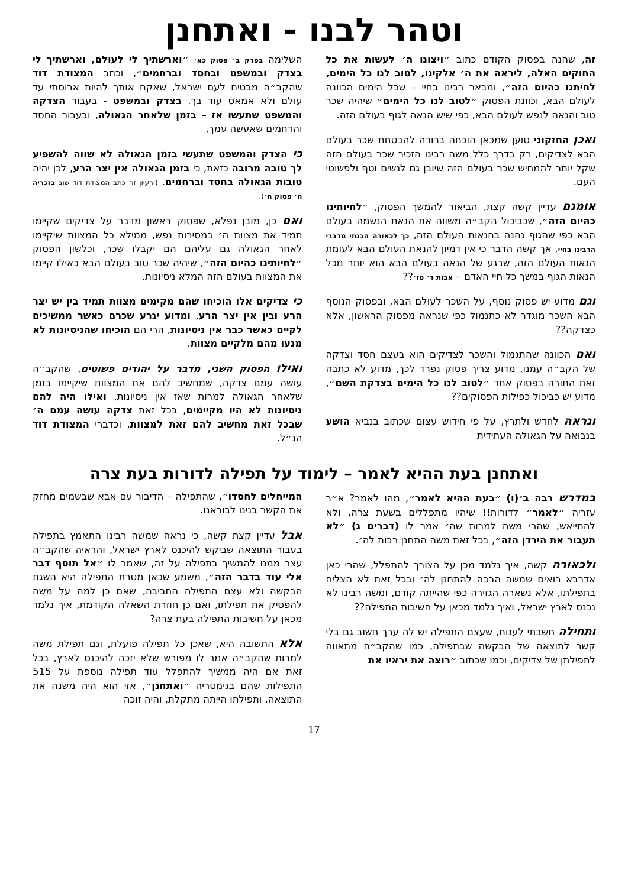וטהר לבנו - ואתחנן
זה, שהנה בפסוק הקודם כתוב ״ויצונו ה׳ לעשות את כל החוקים האלה, ליראה את ה׳ אלקינו, לטוב לנו כל הימים, לחיתנו כהיום הזה״, ומבאר רבינו בחיי – שכל הימים הכוונה לעולם הבא, וכוונת הפסוק ״לטוב לנו כל הימים״ שיהיה שכר טוב והנאה לנפש לעולם הבא, כפי שיש הנאה לגוף בעולם הזה.
ואכן החזקוני טוען שמכאן הוכחה ברורה להבטחת שכר בעולם הבא לצדיקים, רק בדרך כלל משה רבינו הזכיר שכר בעולם הזה שקל יותר להמחיש שכר בעולם הזה שיובן גם לנשים וטף ולפשוטי העם.
אומנם עדיין קשה קצת, הביאור להמשך הפסוק, ״לחיותינו כהיום הזה״, שכביכול הקב״ה משווה את הנאת הנשמה בעולם הבא כפי שהגוף נהנה בהנאות העולם הזה, כך לכאורה הבנתי מדברי הרבינו בחיי, אך קשה הדבר כי אין דמיון להנאת העולם הבא לעומת הנאות העולם הזה, שרגע של הנאה בעולם הבא הוא יותר מכל הנאות הגוף במשך כל חיי האדם – אבות ד׳ טז׳??
וגם מדוע יש פסוק נוסף, על השכר לעולם הבא, ובפסוק הנוסף הבא השכר מוגדר לא כתגמול כפי שנראה מפסוק הראשון, אלא כצדקה??
ואם הכוונה שהתגמול והשכר לצדיקים הוא בעצם חסד וצדקה של הקב״ה עמנו, מדוע צריך פסוק נפרד לכך, מדוע לא כתבה זאת התורה בפסוק אחד ״לטוב לנו כל הימים בצדקת השם״, מדוע יש כביכול כפילות הפסוקים??
ונראה לחדש ולתרץ, על פי חידוש עצום שכתוב בנביא הושע בנבואה על הגאולה העתידית
השלימה בפרק ב׳ פסוק כא׳ ״וארשתיך לי לעולם, וארשתיך לי בצדק ובמשפט ובחסד וברחמים״, וכתב המצודת דוד שהקב״ה מבטיח לעם ישראל, שאקח אותך להיות ארוסתי עד עולם ולא אמאס עוד בך. בצדק ובמשפט - בעבור הצדקה והמשפט שתעשו אז – בזמן שלאחר הגאולה, ובעבור החסד והרחמים שאעשה עמך,
כי הצדק והמשפט שתעשי בזמן הגאולה לא שווה להשפיע לך טובה מרובה כזאת, כי בזמן הגאולה אין יצר הרע, לכן יהיה טובות הגאולה בחסד וברחמים. (ורעיון זה כתב המצודת דוד שוב בזכריה ח׳ פסוק ח׳).
ואם כן, מובן נפלא, שפסוק ראשון מדבר על צדיקים שקיימו תמיד את מצוות ה׳ במסירות נפש, ממילא כל המצוות שיקיימו לאחר הגאולה גם עליהם הם יקבלו שכר, וכלשון הפסוק ״לחיותינו כהיום הזה״, שיהיה שכר טוב בעולם הבא כאילו קיימו את המצוות בעולם הזה המלא ניסיונות.
כי צדיקים אלו הוכיחו שהם מקימים מצוות תמיד בין יש יצר הרע ובין אין יצר הרע, ומדוע יגרע שכרם כאשר ממשיכים לקיים כאשר כבר אין ניסיונות, הרי הם הוכיחו שהניסיונות לא מנעו מהם מלקיים מצוות.
ואילו הפסוק השני, מדבר על יהודים פשוטים, שהקב״ה עושה עמם צדקה, שמחשיב להם את המצוות שיקיימו בזמן שלאחר הגאולה למרות שאז אין ניסיונות, ואילו היה להם ניסיונות לא היו מקיימים, בכל זאת צדקה עושה עמם ה׳ שבכל זאת מחשיב להם זאת למצוות, וכדברי המצודת דוד הנ״ל.
ואתחנן בעת ההיא לאמר – לימוד על תפילה לדורות בעת צרה
במדרש רבה ב׳(ו) ״בעת ההיא לאמר״, מהו לאמר? א״ר עזריה ״לאמר״ לדורות!! שיהיו מתפללים בשעת צרה, ולא להתייאש, שהרי משה למרות שה׳ אמר לו (דברים ג) ״לא תעבור את הירדן הזה״, בכל זאת משה התחנן רבות לה׳.
ולכאורה קשה, איך נלמד מכן על הצורך להתפלל, שהרי כאן אדרבא רואים שמשה הרבה להתחנן לה׳ ובכל זאת לא הצליח בתפילתו, אלא נשארה הגזירה כפי שהייתה קודם, ומשה רבינו לא נכנס לארץ ישראל, ואיך נלמד מכאן על חשיבות התפילה??
ותחילה חשבתי לענות, שעצם התפילה יש לה ערך חשוב גם בלי קשר לתוצאה של הבקשה שבתפילה, כמו שהקב״ה מתאווה לתפילתן של צדיקים, וכמו שכתוב ״רוצה את יראיו את
המייחלים לחסדו״, שהתפילה – הדיבור עם אבא שבשמים מחזק את הקשר בנינו לבוראנו.
אבל עדיין קצת קשה, כי נראה שמשה רבינו התאמץ בתפילה בעבור התוצאה שביקש להיכנס לארץ ישראל, והראיה שהקב״ה עצר ממנו להמשיך בתפילה על זה, שאמר לו ״אל תוסף דבר אלי עוד בדבר הזה״, משמע שכאן מטרת התפילה היא השגת הבקשה ולא עצם התפילה החביבה, שאם כן למה על משה להפסיק את תפילתו, ואם כן חוזרת השאלה הקודמת, איך נלמד מכאן על חשיבות התפילה בעת צרה?
אלא התשובה היא, שאכן כל תפילה פועלת, וגם תפילת משה למרות שהקב״ה אמר לו מפורש שלא יזכה להיכנס לארץ, בכל זאת אם היה ממשיך להתפלל עוד תפילה נוספת על 515 התפילות שהם בגימטריה ״ואתחנן״, אזי הוא היה משנה את התוצאה, ותפילתו הייתה מתקלת, והיה זוכה
17